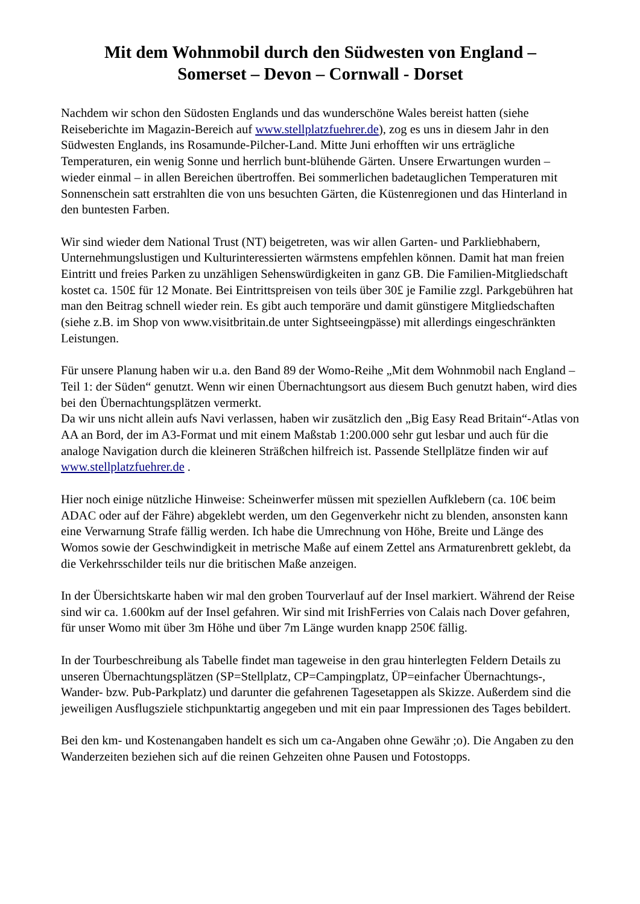Mit dem Wohnmobil durch den Südwesten von England –
Somerset – Devon – Cornwall - Dorset
Nachdem wir schon den Südosten Englands und das wunderschöne Wales bereist hatten (siehe Reiseberichte im Magazin-Bereich auf www.stellplatzfuehrer.de), zog es uns in diesem Jahr in den Südwesten Englands, ins Rosamunde-Pilcher-Land. Mitte Juni erhofften wir uns erträgliche Temperaturen, ein wenig Sonne und herrlich bunt-blühende Gärten. Unsere Erwartungen wurden – wieder einmal – in allen Bereichen übertroffen. Bei sommerlichen badetauglichen Temperaturen mit Sonnenschein satt erstrahlten die von uns besuchten Gärten, die Küstenregionen und das Hinterland in den buntesten Farben.
Wir sind wieder dem National Trust (NT) beigetreten, was wir allen Garten- und Parkliebhabern, Unternehmungslustigen und Kulturinteressierten wärmstens empfehlen können. Damit hat man freien Eintritt und freies Parken zu unzähligen Sehenswürdigkeiten in ganz GB. Die Familien-Mitgliedschaft kostet ca. 150£ für 12 Monate. Bei Eintrittspreisen von teils über 30£ je Familie zzgl. Parkgebühren hat man den Beitrag schnell wieder rein. Es gibt auch temporäre und damit günstigere Mitgliedschaften (siehe z.B. im Shop von www.visitbritain.de unter Sightseeingpässe) mit allerdings eingeschränkten Leistungen.
Für unsere Planung haben wir u.a. den Band 89 der Womo-Reihe „Mit dem Wohnmobil nach England – Teil 1: der Süden“ genutzt. Wenn wir einen Übernachtungsort aus diesem Buch genutzt haben, wird dies bei den Übernachtungsplätzen vermerkt.
Da wir uns nicht allein aufs Navi verlassen, haben wir zusätzlich den „Big Easy Read Britain“-Atlas von AA an Bord, der im A3-Format und mit einem Maßstab 1:200.000 sehr gut lesbar und auch für die analoge Navigation durch die kleineren Sträßchen hilfreich ist. Passende Stellplätze finden wir auf www.stellplatzfuehrer.de .
Hier noch einige nützliche Hinweise: Scheinwerfer müssen mit speziellen Aufklebern (ca. 10€ beim ADAC oder auf der Fähre) abgeklebt werden, um den Gegenverkehr nicht zu blenden, ansonsten kann eine Verwarnung Strafe fällig werden. Ich habe die Umrechnung von Höhe, Breite und Länge des Womos sowie der Geschwindigkeit in metrische Maße auf einem Zettel ans Armaturenbrett geklebt, da die Verkehrsschilder teils nur die britischen Maße anzeigen.
In der Übersichtskarte haben wir mal den groben Tourverlauf auf der Insel markiert. Während der Reise sind wir ca. 1.600km auf der Insel gefahren. Wir sind mit IrishFerries von Calais nach Dover gefahren, für unser Womo mit über 3m Höhe und über 7m Länge wurden knapp 250€ fällig.
In der Tourbeschreibung als Tabelle findet man tageweise in den grau hinterlegten Feldern Details zu unseren Übernachtungsplätzen (SP=Stellplatz, CP=Campingplatz, ÜP=einfacher Übernachtungs-, Wander- bzw. Pub-Parkplatz) und darunter die gefahrenen Tagesetappen als Skizze. Außerdem sind die jeweiligen Ausflugsziele stichpunktartig angegeben und mit ein paar Impressionen des Tages bebildert.
Bei den km- und Kostenangaben handelt es sich um ca-Angaben ohne Gewähr ;o). Die Angaben zu den Wanderzeiten beziehen sich auf die reinen Gehzeiten ohne Pausen und Fotostopps.